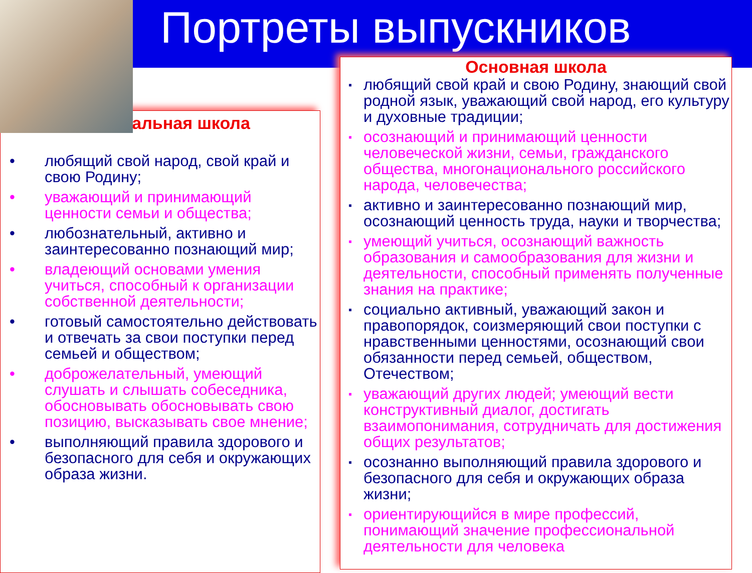Портреты выпускников
Начальная школа
• любящий свой народ, свой край и свою Родину;
• уважающий и принимающий ценности семьи и общества;
• любознательный, активно и заинтересованно познающий мир;
• владеющий основами умения учиться, способный к организации собственной деятельности;
• готовый самостоятельно действовать и отвечать за свои поступки перед семьей и обществом;
• доброжелательный, умеющий слушать и слышать собеседника, обосновывать обосновывать свою позицию, высказывать свое мнение;
• выполняющий правила здорового и безопасного для себя и окружающих образа жизни.
Основная школа
▪ любящий свой край и свою Родину, знающий свой родной язык, уважающий свой народ, его культуру и духовные традиции;
▪ осознающий и принимающий ценности человеческой жизни, семьи, гражданского общества, многонационального российского народа, человечества;
▪ активно и заинтересованно познающий мир, осознающий ценность труда, науки и творчества;
▪ умеющий учиться, осознающий важность образования и самообразования для жизни и деятельности, способный применять полученные знания на практике;
▪ социально активный, уважающий закон и правопорядок, соизмеряющий свои поступки с нравственными ценностями, осознающий свои обязанности перед семьей, обществом, Отечеством;
▪ уважающий других людей; умеющий вести конструктивный диалог, достигать взаимопонимания, сотрудничать для достижения общих результатов;
▪ осознанно выполняющий правила здорового и безопасного для себя и окружающих образа жизни;
▪ ориентирующийся в мире профессий, понимающий значение профессиональной деятельности для человека